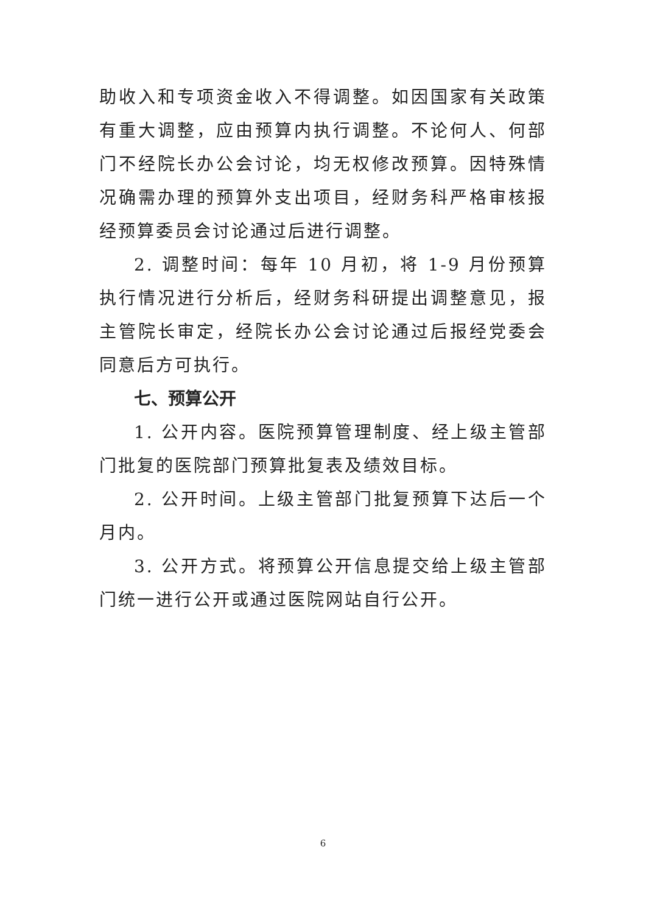助收入和专项资金收入不得调整。如因国家有关政策有重大调整，应由预算内执行调整。不论何人、何部门不经院长办公会讨论，均无权修改预算。因特殊情况确需办理的预算外支出项目，经财务科严格审核报经预算委员会讨论通过后进行调整。
2. 调整时间：每年 10 月初，将 1-9 月份预算执行情况进行分析后，经财务科研提出调整意见，报主管院长审定，经院长办公会讨论通过后报经党委会同意后方可执行。
七、预算公开
1. 公开内容。医院预算管理制度、经上级主管部门批复的医院部门预算批复表及绩效目标。
2. 公开时间。上级主管部门批复预算下达后一个月内。
3. 公开方式。将预算公开信息提交给上级主管部门统一进行公开或通过医院网站自行公开。
6